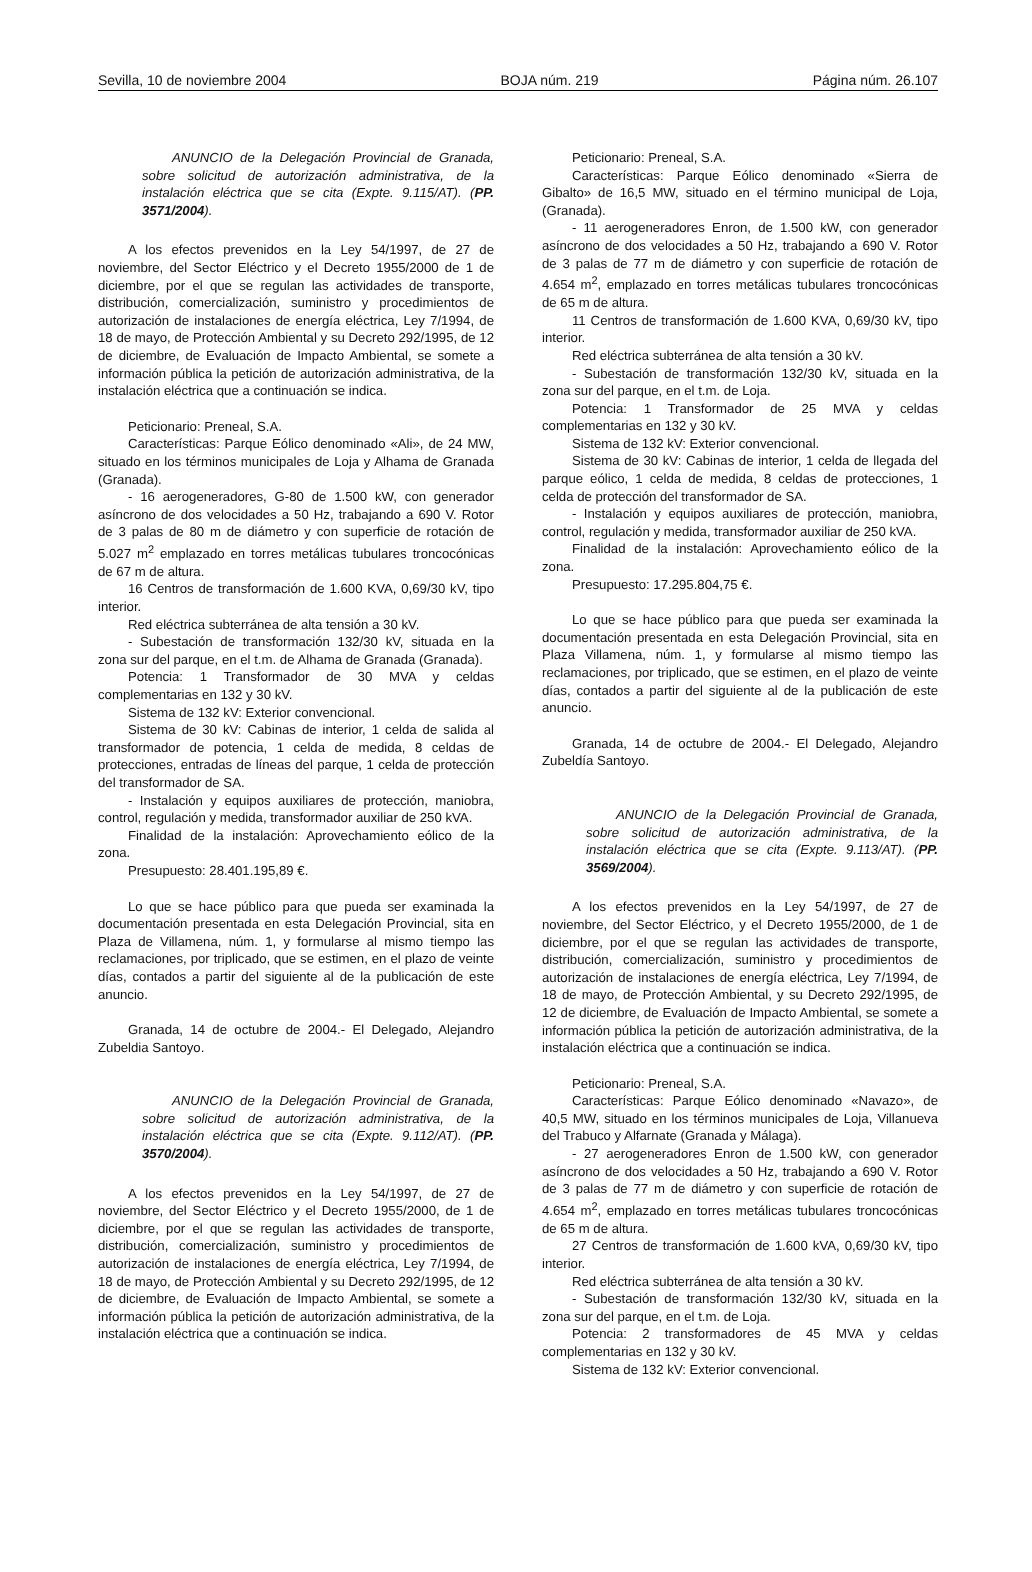Sevilla, 10 de noviembre 2004 BOJA núm. 219 Página núm. 26.107
ANUNCIO de la Delegación Provincial de Granada, sobre solicitud de autorización administrativa, de la instalación eléctrica que se cita (Expte. 9.115/AT). (PP. 3571/2004).
A los efectos prevenidos en la Ley 54/1997, de 27 de noviembre, del Sector Eléctrico y el Decreto 1955/2000 de 1 de diciembre, por el que se regulan las actividades de transporte, distribución, comercialización, suministro y procedimientos de autorización de instalaciones de energía eléctrica, Ley 7/1994, de 18 de mayo, de Protección Ambiental y su Decreto 292/1995, de 12 de diciembre, de Evaluación de Impacto Ambiental, se somete a información pública la petición de autorización administrativa, de la instalación eléctrica que a continuación se indica.
Peticionario: Preneal, S.A.
Características: Parque Eólico denominado «Ali», de 24 MW, situado en los términos municipales de Loja y Alhama de Granada (Granada).
- 16 aerogeneradores, G-80 de 1.500 kW, con generador asíncrono de dos velocidades a 50 Hz, trabajando a 690 V. Rotor de 3 palas de 80 m de diámetro y con superficie de rotación de 5.027 m<sup>2</sup> emplazado en torres metálicas tubulares troncocónicas de 67 m de altura.
16 Centros de transformación de 1.600 KVA, 0,69/30 kV, tipo interior.
Red eléctrica subterránea de alta tensión a 30 kV.
- Subestación de transformación 132/30 kV, situada en la zona sur del parque, en el t.m. de Alhama de Granada (Granada).
Potencia: 1 Transformador de 30 MVA y celdas complementarias en 132 y 30 kV.
Sistema de 132 kV: Exterior convencional.
Sistema de 30 kV: Cabinas de interior, 1 celda de salida al transformador de potencia, 1 celda de medida, 8 celdas de protecciones, entradas de líneas del parque, 1 celda de protección del transformador de SA.
- Instalación y equipos auxiliares de protección, maniobra, control, regulación y medida, transformador auxiliar de 250 kVA.
Finalidad de la instalación: Aprovechamiento eólico de la zona.
Presupuesto: 28.401.195,89 €.
Lo que se hace público para que pueda ser examinada la documentación presentada en esta Delegación Provincial, sita en Plaza de Villamena, núm. 1, y formularse al mismo tiempo las reclamaciones, por triplicado, que se estimen, en el plazo de veinte días, contados a partir del siguiente al de la publicación de este anuncio.
Granada, 14 de octubre de 2004.- El Delegado, Alejandro Zubeldia Santoyo.
ANUNCIO de la Delegación Provincial de Granada, sobre solicitud de autorización administrativa, de la instalación eléctrica que se cita (Expte. 9.112/AT). (PP. 3570/2004).
A los efectos prevenidos en la Ley 54/1997, de 27 de noviembre, del Sector Eléctrico y el Decreto 1955/2000, de 1 de diciembre, por el que se regulan las actividades de transporte, distribución, comercialización, suministro y procedimientos de autorización de instalaciones de energía eléctrica, Ley 7/1994, de 18 de mayo, de Protección Ambiental y su Decreto 292/1995, de 12 de diciembre, de Evaluación de Impacto Ambiental, se somete a información pública la petición de autorización administrativa, de la instalación eléctrica que a continuación se indica.
Peticionario: Preneal, S.A.
Características: Parque Eólico denominado «Sierra de Gibalto» de 16,5 MW, situado en el término municipal de Loja, (Granada).
- 11 aerogeneradores Enron, de 1.500 kW, con generador asíncrono de dos velocidades a 50 Hz, trabajando a 690 V. Rotor de 3 palas de 77 m de diámetro y con superficie de rotación de 4.654 m<sup>2</sup>, emplazado en torres metálicas tubulares troncocónicas de 65 m de altura.
11 Centros de transformación de 1.600 KVA, 0,69/30 kV, tipo interior.
Red eléctrica subterránea de alta tensión a 30 kV.
- Subestación de transformación 132/30 kV, situada en la zona sur del parque, en el t.m. de Loja.
Potencia: 1 Transformador de 25 MVA y celdas complementarias en 132 y 30 kV.
Sistema de 132 kV: Exterior convencional.
Sistema de 30 kV: Cabinas de interior, 1 celda de llegada del parque eólico, 1 celda de medida, 8 celdas de protecciones, 1 celda de protección del transformador de SA.
- Instalación y equipos auxiliares de protección, maniobra, control, regulación y medida, transformador auxiliar de 250 kVA.
Finalidad de la instalación: Aprovechamiento eólico de la zona.
Presupuesto: 17.295.804,75 €.
Lo que se hace público para que pueda ser examinada la documentación presentada en esta Delegación Provincial, sita en Plaza Villamena, núm. 1, y formularse al mismo tiempo las reclamaciones, por triplicado, que se estimen, en el plazo de veinte días, contados a partir del siguiente al de la publicación de este anuncio.
Granada, 14 de octubre de 2004.- El Delegado, Alejandro Zubeldía Santoyo.
ANUNCIO de la Delegación Provincial de Granada, sobre solicitud de autorización administrativa, de la instalación eléctrica que se cita (Expte. 9.113/AT). (PP. 3569/2004).
A los efectos prevenidos en la Ley 54/1997, de 27 de noviembre, del Sector Eléctrico, y el Decreto 1955/2000, de 1 de diciembre, por el que se regulan las actividades de transporte, distribución, comercialización, suministro y procedimientos de autorización de instalaciones de energía eléctrica, Ley 7/1994, de 18 de mayo, de Protección Ambiental, y su Decreto 292/1995, de 12 de diciembre, de Evaluación de Impacto Ambiental, se somete a información pública la petición de autorización administrativa, de la instalación eléctrica que a continuación se indica.
Peticionario: Preneal, S.A.
Características: Parque Eólico denominado «Navazo», de 40,5 MW, situado en los términos municipales de Loja, Villanueva del Trabuco y Alfarnate (Granada y Málaga).
- 27 aerogeneradores Enron de 1.500 kW, con generador asíncrono de dos velocidades a 50 Hz, trabajando a 690 V. Rotor de 3 palas de 77 m de diámetro y con superficie de rotación de 4.654 m<sup>2</sup>, emplazado en torres metálicas tubulares troncocónicas de 65 m de altura.
27 Centros de transformación de 1.600 kVA, 0,69/30 kV, tipo interior.
Red eléctrica subterránea de alta tensión a 30 kV.
- Subestación de transformación 132/30 kV, situada en la zona sur del parque, en el t.m. de Loja.
Potencia: 2 transformadores de 45 MVA y celdas complementarias en 132 y 30 kV.
Sistema de 132 kV: Exterior convencional.